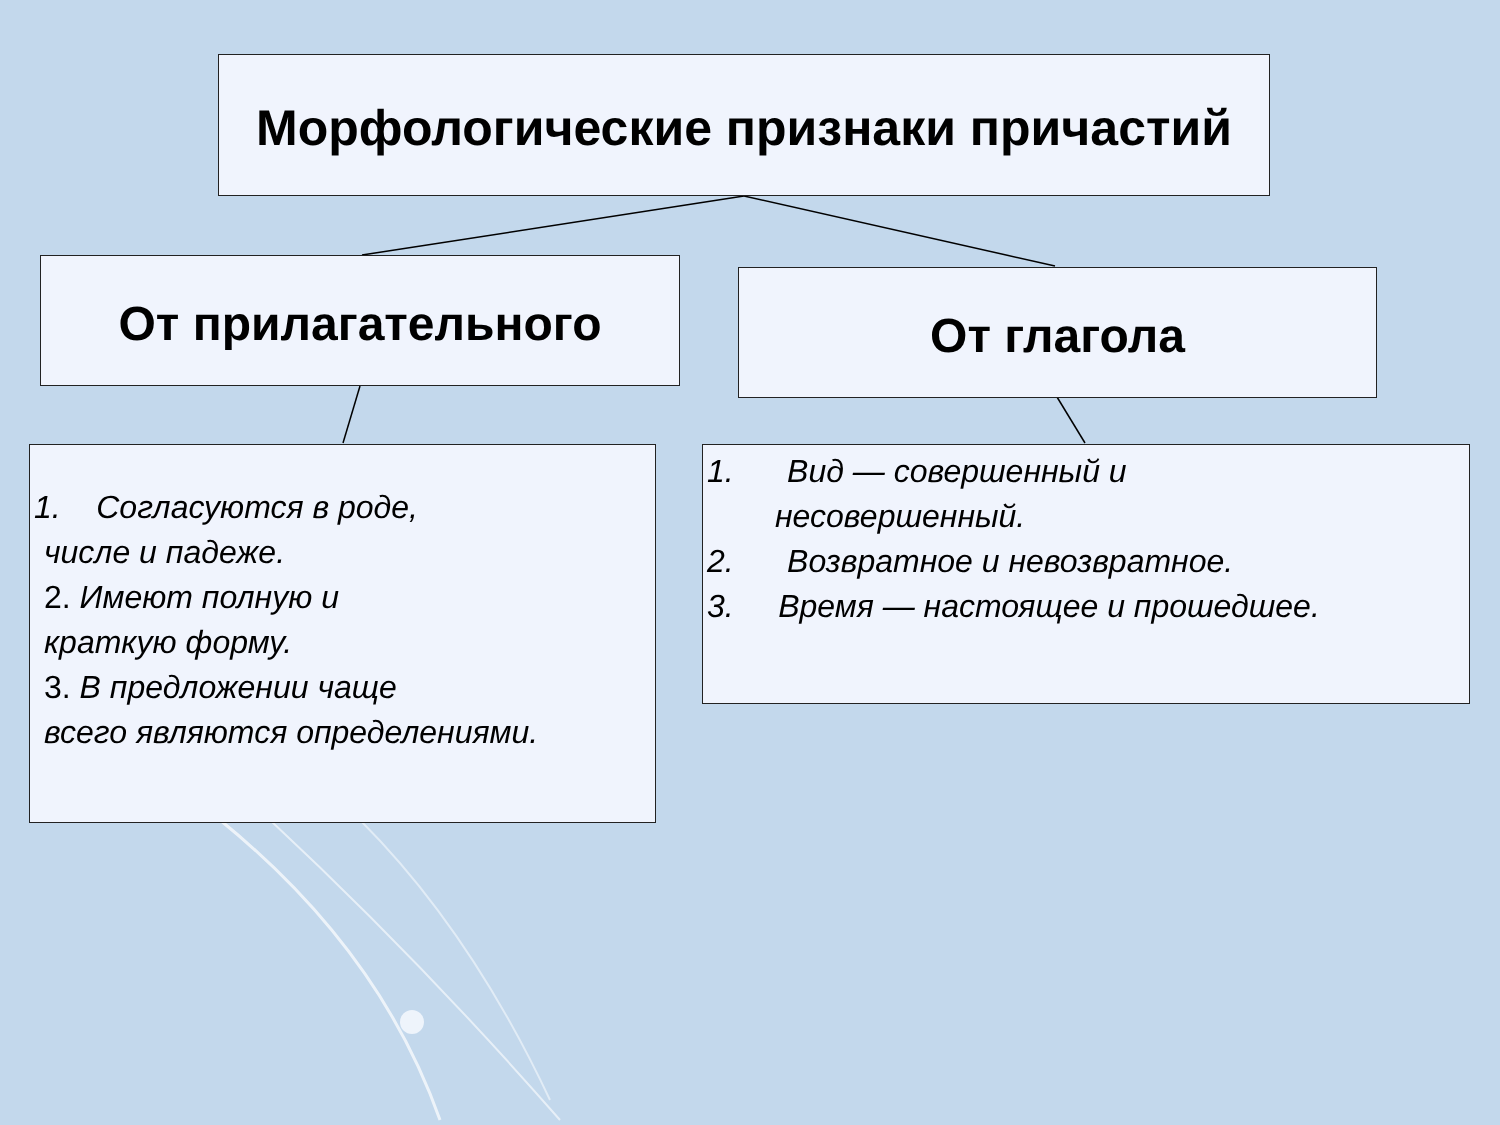Морфологические признаки причастий
От прилагательного
От глагола
1. Согласуются в роде,
числе и падеже.
2. Имеют полную и
краткую форму.
3. В предложении чаще
всего являются определениями.
1. Вид — совершенный и
несовершенный.
2. Возвратное и невозвратное.
3. Время — настоящее и прошедшее.